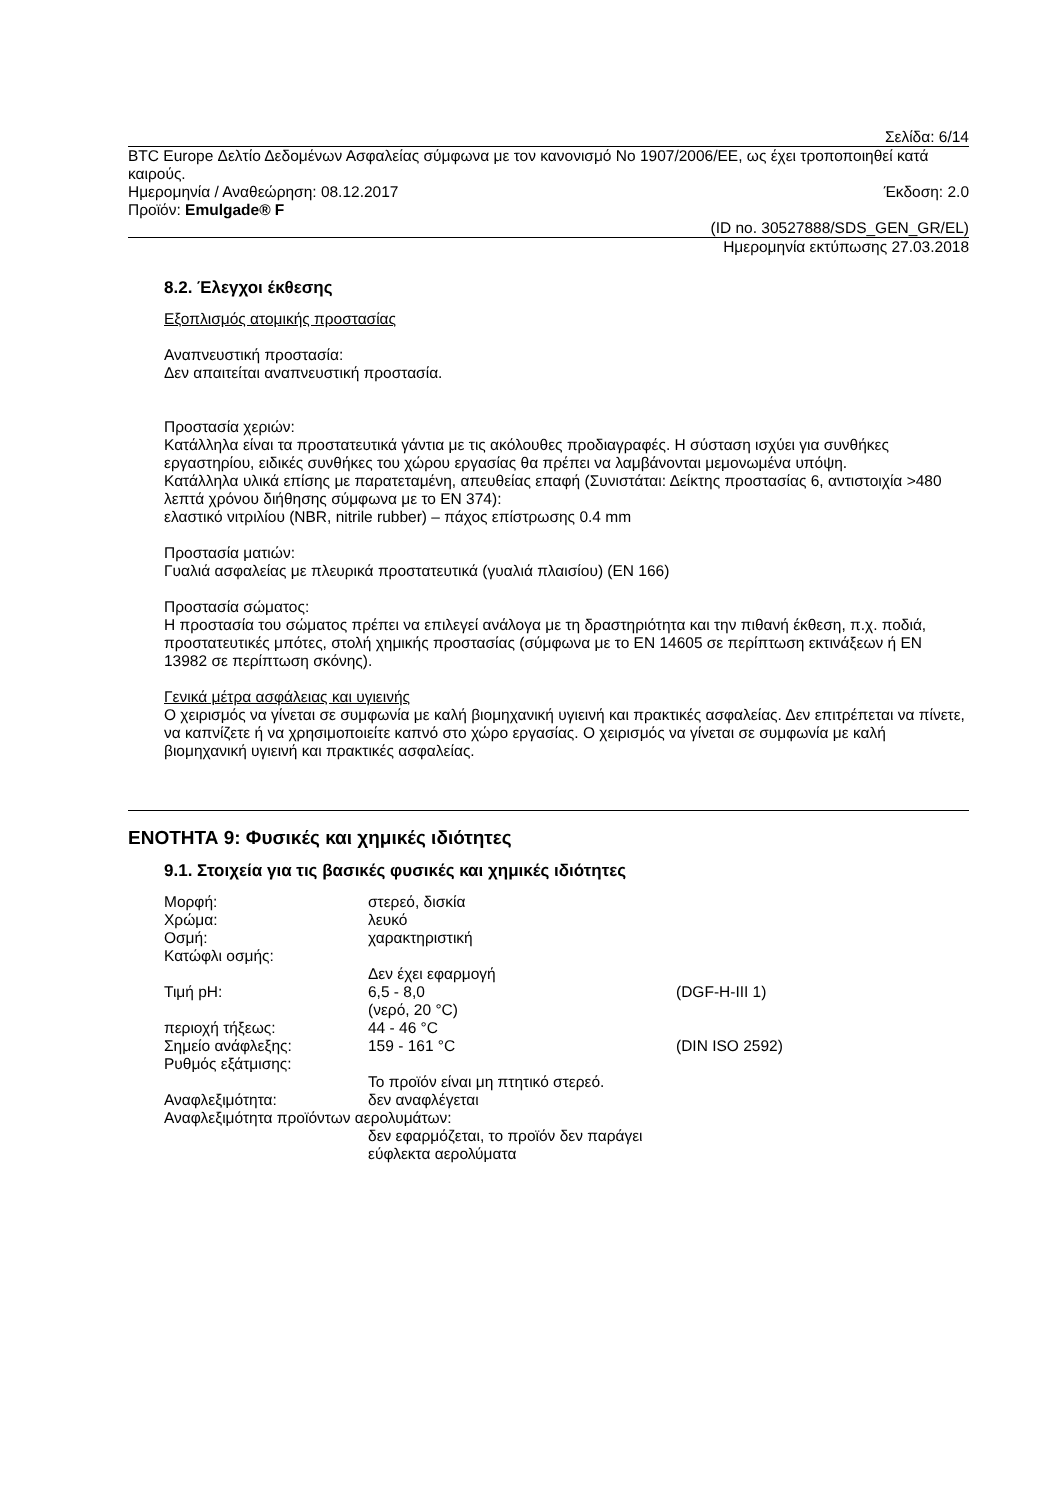Σελίδα: 6/14
BTC Europe Δελτίο Δεδομένων Ασφαλείας σύμφωνα με τον κανονισμό Νο 1907/2006/ΕΕ, ως έχει τροποποιηθεί κατά καιρούς.
Ημερομηνία / Αναθεώρηση: 08.12.2017
Έκδοση: 2.0
Προϊόν: Emulgade® F
(ID no. 30527888/SDS_GEN_GR/EL)
Ημερομηνία εκτύπωσης 27.03.2018
8.2. Έλεγχοι έκθεσης
Εξοπλισμός ατομικής προστασίας
Αναπνευστική προστασία:
Δεν απαιτείται αναπνευστική προστασία.
Προστασία χεριών:
Κατάλληλα είναι τα προστατευτικά γάντια με τις ακόλουθες προδιαγραφές. Η σύσταση ισχύει για συνθήκες εργαστηρίου, ειδικές συνθήκες του χώρου εργασίας θα πρέπει να λαμβάνονται μεμονωμένα υπόψη.
Κατάλληλα υλικά επίσης με παρατεταμένη, απευθείας επαφή (Συνιστάται: Δείκτης προστασίας 6, αντιστοιχία >480 λεπτά χρόνου διήθησης σύμφωνα με το EN 374):
ελαστικό νιτριλίου (NBR, nitrile rubber) – πάχος επίστρωσης 0.4 mm
Προστασία ματιών:
Γυαλιά ασφαλείας με πλευρικά προστατευτικά (γυαλιά πλαισίου) (EN 166)
Προστασία σώματος:
Η προστασία του σώματος πρέπει να επιλεγεί ανάλογα με τη δραστηριότητα και την πιθανή έκθεση, π.χ. ποδιά, προστατευτικές μπότες, στολή χημικής προστασίας (σύμφωνα με το EN 14605 σε περίπτωση εκτινάξεων ή EN 13982 σε περίπτωση σκόνης).
Γενικά μέτρα ασφάλειας και υγιεινής
Ο χειρισμός να γίνεται σε συμφωνία με καλή βιομηχανική υγιεινή και πρακτικές ασφαλείας. Δεν επιτρέπεται να πίνετε, να καπνίζετε ή να χρησιμοποιείτε καπνό στο χώρο εργασίας. Ο χειρισμός να γίνεται σε συμφωνία με καλή βιομηχανική υγιεινή και πρακτικές ασφαλείας.
ΕΝΟΤΗΤΑ 9: Φυσικές και χημικές ιδιότητες
9.1. Στοιχεία για τις βασικές φυσικές και χημικές ιδιότητες
| Μορφή: | στερεό, δισκία | |
| Χρώμα: | λευκό | |
| Οσμή: | χαρακτηριστική | |
| Κατώφλι οσμής: | | |
| | Δεν έχει εφαρμογή | |
| Τιμή pH: | 6,5 - 8,0 (νερό, 20 °C) | (DGF-H-III 1) |
| περιοχή τήξεως: | 44 - 46 °C | |
| Σημείο ανάφλεξης: | 159 - 161 °C | (DIN ISO 2592) |
| Ρυθμός εξάτμισης: | | |
| | Το προϊόν είναι μη πτητικό στερεό. | |
| Αναφλεξιμότητα: | δεν αναφλέγεται | |
| Αναφλεξιμότητα προϊόντων αερολυμάτων: | | |
| | δεν εφαρμόζεται, το προϊόν δεν παράγει εύφλεκτα αερολύματα | |